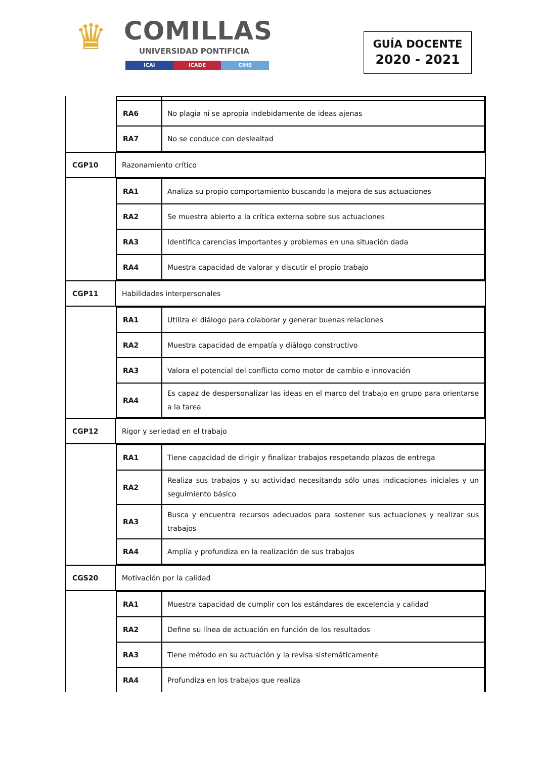♛ COMILLAS
UNIVERSIDAD PONTIFICIA
ICAI ICADE CIHS
GUÍA DOCENTE
2020 - 2021
| | / RA6 / No plagia ni se apropia indebidamente de ideas ajenas / / RA7 / No se conduce con deslealtad / |
| CGP10 | Razonamiento crítico |
| | / RA1 / Analiza su propio comportamiento buscando la mejora de sus actuaciones / / RA2 / Se muestra abierto a la crítica externa sobre sus actuaciones / / RA3 / Identifica carencias importantes y problemas en una situación dada / / RA4 / Muestra capacidad de valorar y discutir el propio trabajo / |
| CGP11 | Habilidades interpersonales |
| | / RA1 / Utiliza el diálogo para colaborar y generar buenas relaciones / / RA2 / Muestra capacidad de empatía y diálogo constructivo / / RA3 / Valora el potencial del conflicto como motor de cambio e innovación / / RA4 / Es capaz de despersonalizar las ideas en el marco del trabajo en grupo para orientarse a la tarea / |
| CGP12 | Rigor y seriedad en el trabajo |
| | / RA1 / Tiene capacidad de dirigir y finalizar trabajos respetando plazos de entrega / / RA2 / Realiza sus trabajos y su actividad necesitando sólo unas indicaciones iniciales y un seguimiento básico / / RA3 / Busca y encuentra recursos adecuados para sostener sus actuaciones y realizar sus trabajos / / RA4 / Amplía y profundiza en la realización de sus trabajos / |
| CGS20 | Motivación por la calidad |
| | / RA1 / Muestra capacidad de cumplir con los estándares de excelencia y calidad / / RA2 / Define su línea de actuación en función de los resultados / / RA3 / Tiene método en su actuación y la revisa sistemáticamente / / RA4 / Profundiza en los trabajos que realiza / |